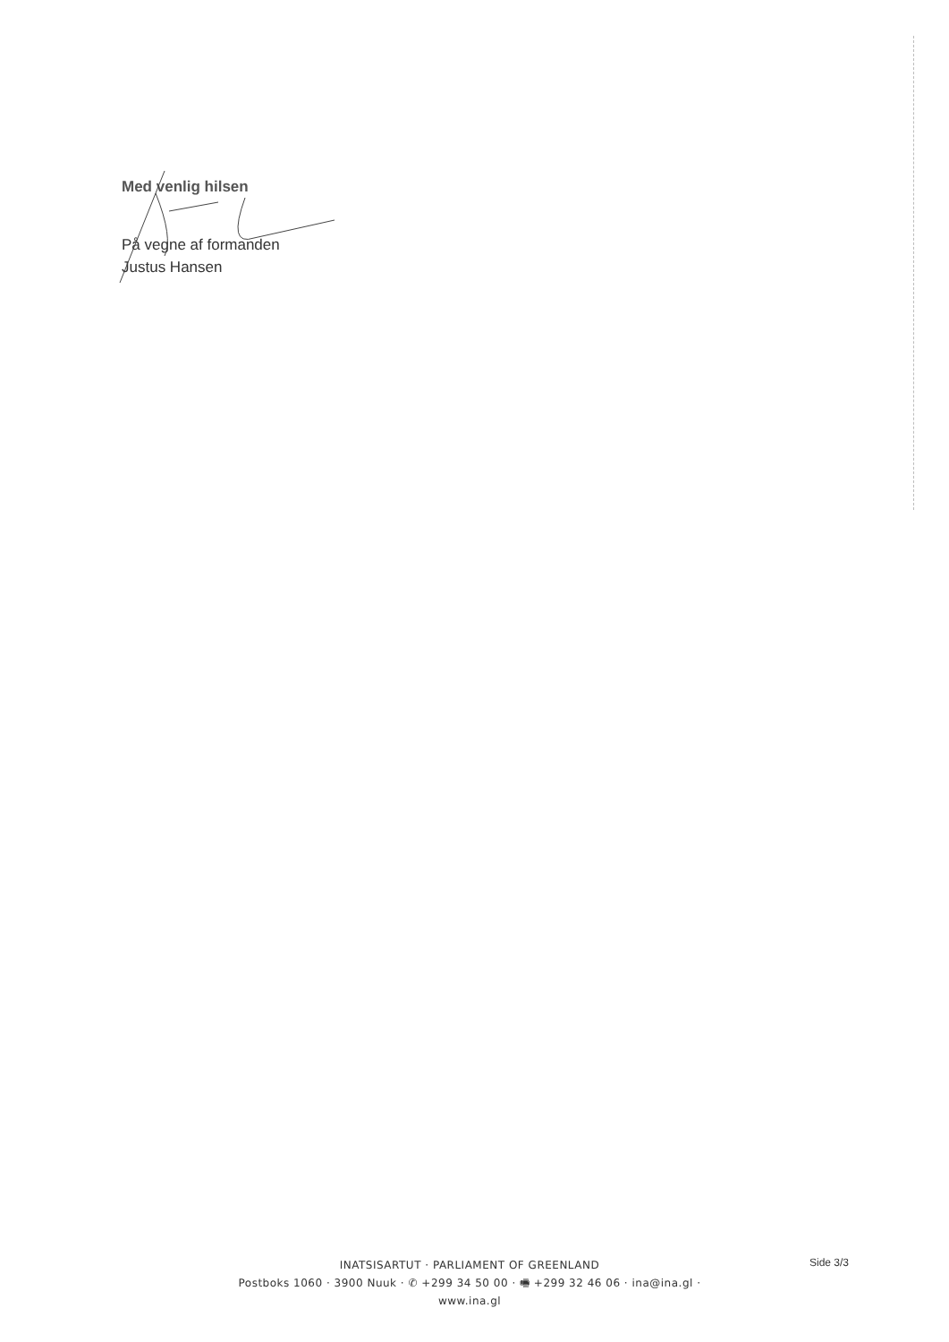Med venlig hilsen
På vegne af formanden
Justus Hansen
INATSISARTUT · PARLIAMENT OF GREENLAND
Postboks 1060 · 3900 Nuuk · ✆ +299 34 50 00 · 🖷 +299 32 46 06 · ina@ina.gl · www.ina.gl
Side 3/3